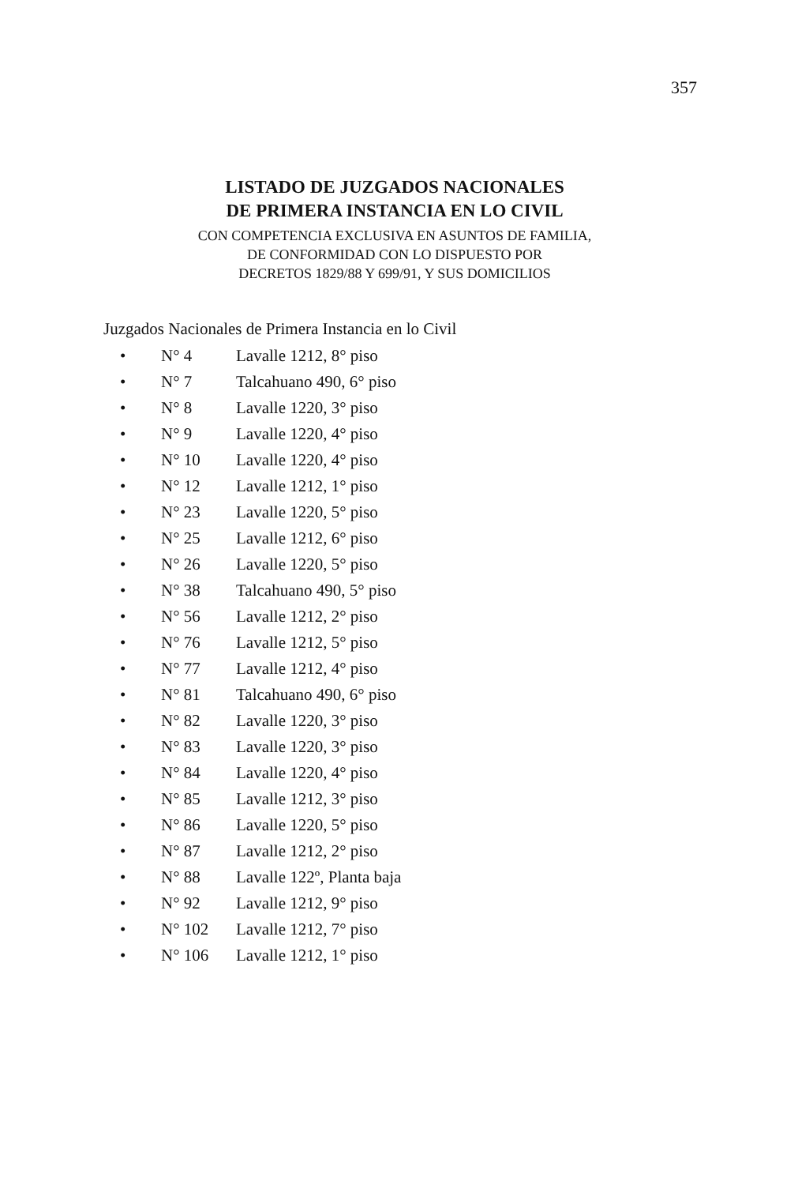357
LISTADO DE JUZGADOS NACIONALES
DE PRIMERA INSTANCIA EN LO CIVIL
CON COMPETENCIA EXCLUSIVA EN ASUNTOS DE FAMILIA,
DE CONFORMIDAD CON LO DISPUESTO POR
DECRETOS 1829/88 Y 699/91, Y SUS DOMICILIOS
Juzgados Nacionales de Primera Instancia en lo Civil
• N° 4 Lavalle 1212, 8° piso
• N° 7 Talcahuano 490, 6° piso
• N° 8 Lavalle 1220, 3° piso
• N° 9 Lavalle 1220, 4° piso
• N° 10 Lavalle 1220, 4° piso
• N° 12 Lavalle 1212, 1° piso
• N° 23 Lavalle 1220, 5° piso
• N° 25 Lavalle 1212, 6° piso
• N° 26 Lavalle 1220, 5° piso
• N° 38 Talcahuano 490, 5° piso
• N° 56 Lavalle 1212, 2° piso
• N° 76 Lavalle 1212, 5° piso
• N° 77 Lavalle 1212, 4° piso
• N° 81 Talcahuano 490, 6° piso
• N° 82 Lavalle 1220, 3° piso
• N° 83 Lavalle 1220, 3° piso
• N° 84 Lavalle 1220, 4° piso
• N° 85 Lavalle 1212, 3° piso
• N° 86 Lavalle 1220, 5° piso
• N° 87 Lavalle 1212, 2° piso
• N° 88 Lavalle 122º, Planta baja
• N° 92 Lavalle 1212, 9° piso
• N° 102 Lavalle 1212, 7° piso
• N° 106 Lavalle 1212, 1° piso